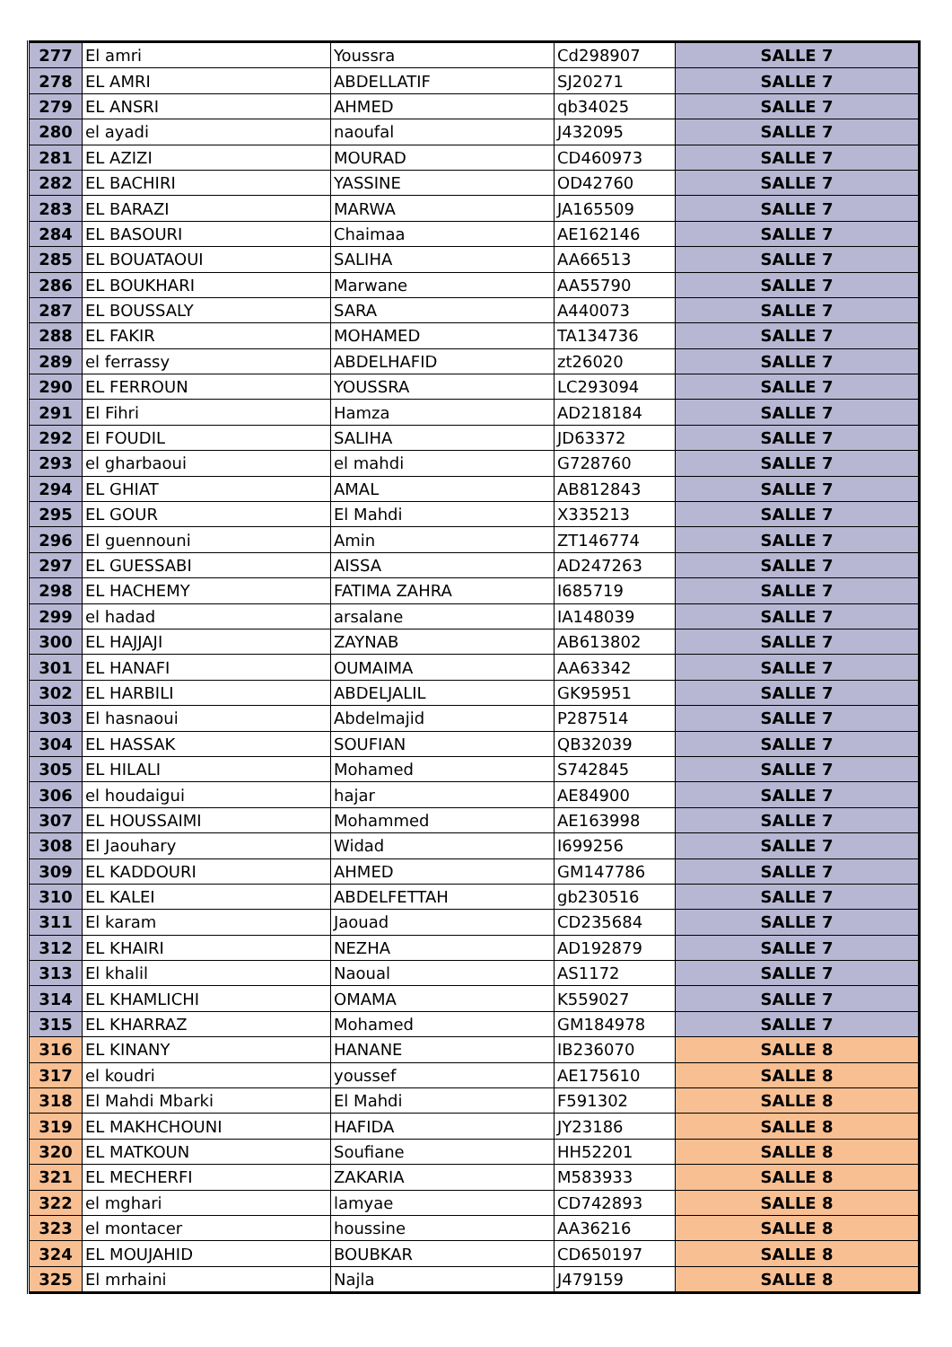| 277 | El amri | Youssra | Cd298907 | SALLE 7 |
| 278 | EL AMRI | ABDELLATIF | SJ20271 | SALLE 7 |
| 279 | EL ANSRI | AHMED | qb34025 | SALLE 7 |
| 280 | el ayadi | naoufal | J432095 | SALLE 7 |
| 281 | EL AZIZI | MOURAD | CD460973 | SALLE 7 |
| 282 | EL BACHIRI | YASSINE | OD42760 | SALLE 7 |
| 283 | EL BARAZI | MARWA | JA165509 | SALLE 7 |
| 284 | EL BASOURI | Chaimaa | AE162146 | SALLE 7 |
| 285 | EL BOUATAOUI | SALIHA | AA66513 | SALLE 7 |
| 286 | EL BOUKHARI | Marwane | AA55790 | SALLE 7 |
| 287 | EL BOUSSALY | SARA | A440073 | SALLE 7 |
| 288 | EL FAKIR | MOHAMED | TA134736 | SALLE 7 |
| 289 | el ferrassy | ABDELHAFID | zt26020 | SALLE 7 |
| 290 | EL FERROUN | YOUSSRA | LC293094 | SALLE 7 |
| 291 | El Fihri | Hamza | AD218184 | SALLE 7 |
| 292 | El FOUDIL | SALIHA | JD63372 | SALLE 7 |
| 293 | el gharbaoui | el mahdi | G728760 | SALLE 7 |
| 294 | EL GHIAT | AMAL | AB812843 | SALLE 7 |
| 295 | EL GOUR | El Mahdi | X335213 | SALLE 7 |
| 296 | El guennouni | Amin | ZT146774 | SALLE 7 |
| 297 | EL GUESSABI | AISSA | AD247263 | SALLE 7 |
| 298 | EL HACHEMY | FATIMA ZAHRA | I685719 | SALLE 7 |
| 299 | el hadad | arsalane | IA148039 | SALLE 7 |
| 300 | EL HAJJAJI | ZAYNAB | AB613802 | SALLE 7 |
| 301 | EL HANAFI | OUMAIMA | AA63342 | SALLE 7 |
| 302 | EL HARBILI | ABDELJALIL | GK95951 | SALLE 7 |
| 303 | El hasnaoui | Abdelmajid | P287514 | SALLE 7 |
| 304 | EL HASSAK | SOUFIAN | QB32039 | SALLE 7 |
| 305 | EL HILALI | Mohamed | S742845 | SALLE 7 |
| 306 | el houdaigui | hajar | AE84900 | SALLE 7 |
| 307 | EL HOUSSAIMI | Mohammed | AE163998 | SALLE 7 |
| 308 | El Jaouhary | Widad | I699256 | SALLE 7 |
| 309 | EL KADDOURI | AHMED | GM147786 | SALLE 7 |
| 310 | EL KALEI | ABDELFETTAH | gb230516 | SALLE 7 |
| 311 | El karam | Jaouad | CD235684 | SALLE 7 |
| 312 | EL KHAIRI | NEZHA | AD192879 | SALLE 7 |
| 313 | El khalil | Naoual | AS1172 | SALLE 7 |
| 314 | EL KHAMLICHI | OMAMA | K559027 | SALLE 7 |
| 315 | EL KHARRAZ | Mohamed | GM184978 | SALLE 7 |
| 316 | EL KINANY | HANANE | IB236070 | SALLE 8 |
| 317 | el koudri | youssef | AE175610 | SALLE 8 |
| 318 | El Mahdi Mbarki | El Mahdi | F591302 | SALLE 8 |
| 319 | EL MAKHCHOUNI | HAFIDA | JY23186 | SALLE 8 |
| 320 | EL MATKOUN | Soufiane | HH52201 | SALLE 8 |
| 321 | EL MECHERFI | ZAKARIA | M583933 | SALLE 8 |
| 322 | el mghari | lamyae | CD742893 | SALLE 8 |
| 323 | el montacer | houssine | AA36216 | SALLE 8 |
| 324 | EL MOUJAHID | BOUBKAR | CD650197 | SALLE 8 |
| 325 | El mrhaini | Najla | J479159 | SALLE 8 |